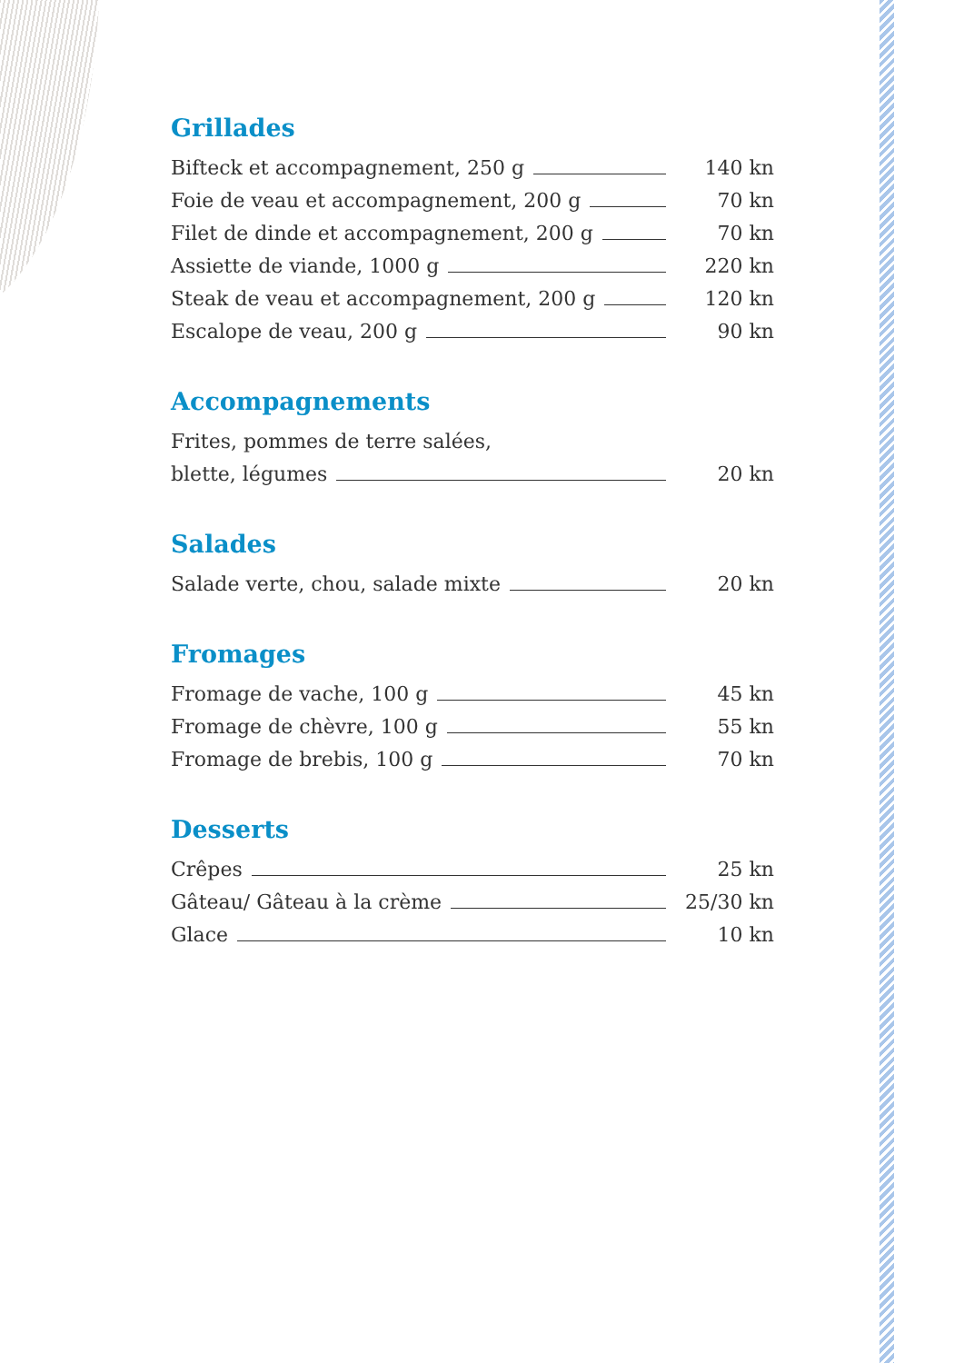Grillades
Bifteck et accompagnement, 250 g 140 kn
Foie de veau et accompagnement, 200 g 70 kn
Filet de dinde et accompagnement, 200 g 70 kn
Assiette de viande, 1000 g 220 kn
Steak de veau et accompagnement, 200 g 120 kn
Escalope de veau, 200 g 90 kn
Accompagnements
Frites, pommes de terre salées,
blette, légumes 20 kn
Salades
Salade verte, chou, salade mixte 20 kn
Fromages
Fromage de vache, 100 g 45 kn
Fromage de chèvre, 100 g 55 kn
Fromage de brebis, 100 g 70 kn
Desserts
Crêpes 25 kn
Gâteau/ Gâteau à la crème 25/30 kn
Glace 10 kn